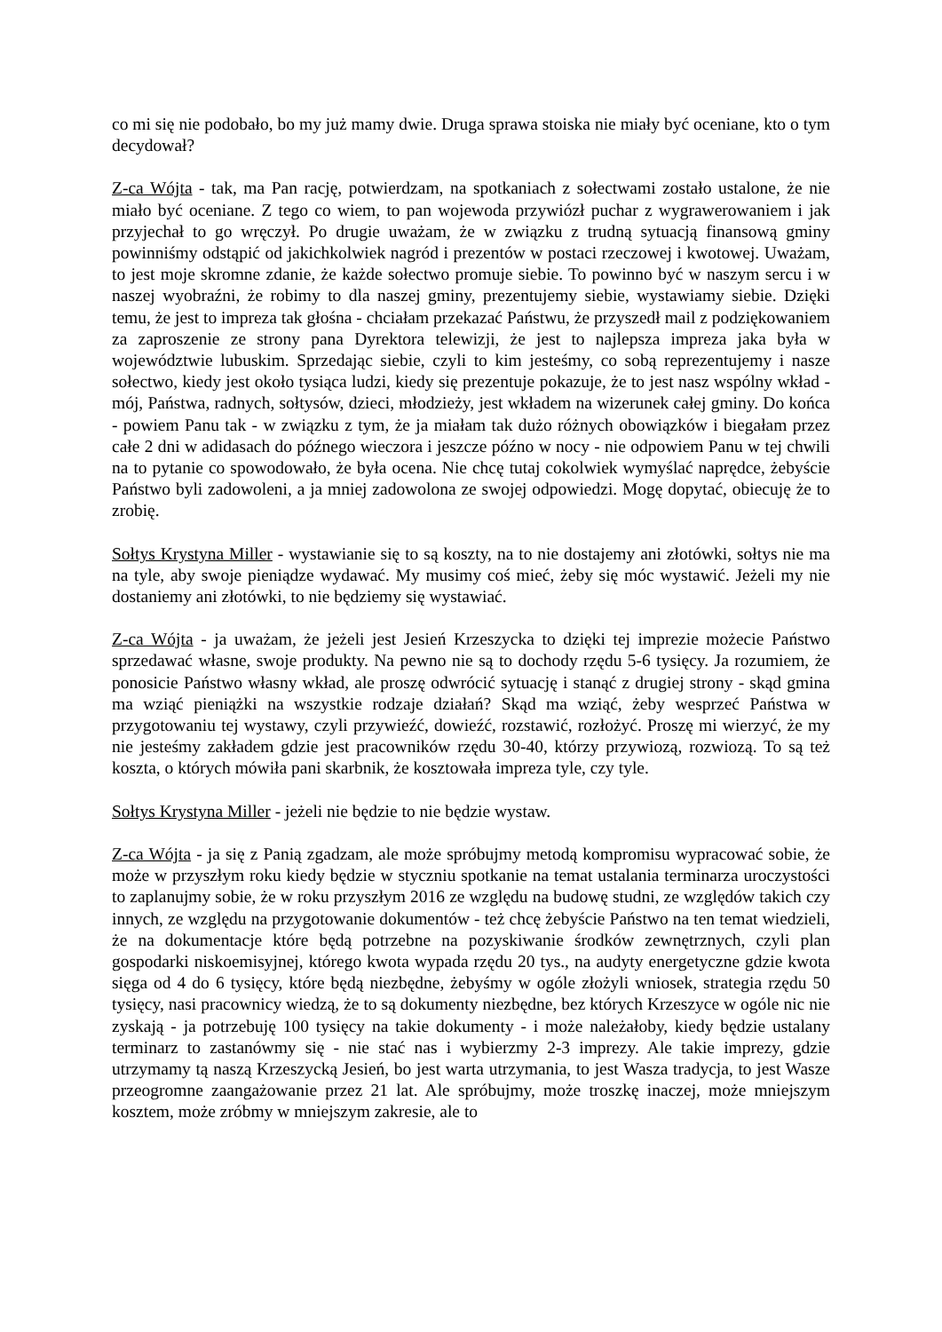co mi się nie podobało, bo my już mamy dwie. Druga sprawa stoiska nie miały być oceniane, kto o tym decydował?
Z-ca Wójta - tak, ma Pan rację, potwierdzam, na spotkaniach z sołectwami zostało ustalone, że nie miało być oceniane. Z tego co wiem, to pan wojewoda przywiózł puchar z wygrawerowaniem i jak przyjechał to go wręczył. Po drugie uważam, że w związku z trudną sytuacją finansową gminy powinniśmy odstąpić od jakichkolwiek nagród i prezentów w postaci rzeczowej i kwotowej. Uważam, to jest moje skromne zdanie, że każde sołectwo promuje siebie. To powinno być w naszym sercu i w naszej wyobraźni, że robimy to dla naszej gminy, prezentujemy siebie, wystawiamy siebie. Dzięki temu, że jest to impreza tak głośna - chciałam przekazać Państwu, że przyszedł mail z podziękowaniem za zaproszenie ze strony pana Dyrektora telewizji, że jest to najlepsza impreza jaka była w województwie lubuskim. Sprzedając siebie, czyli to kim jesteśmy, co sobą reprezentujemy i nasze sołectwo, kiedy jest około tysiąca ludzi, kiedy się prezentuje pokazuje, że to jest nasz wspólny wkład - mój, Państwa, radnych, sołtysów, dzieci, młodzieży, jest wkładem na wizerunek całej gminy. Do końca - powiem Panu tak - w związku z tym, że ja miałam tak dużo różnych obowiązków i biegałam przez całe 2 dni w adidasach do późnego wieczora i jeszcze późno w nocy - nie odpowiem Panu w tej chwili na to pytanie co spowodowało, że była ocena. Nie chcę tutaj cokolwiek wymyślać naprędce, żebyście Państwo byli zadowoleni, a ja mniej zadowolona ze swojej odpowiedzi. Mogę dopytać, obiecuję że to zrobię.
Sołtys Krystyna Miller - wystawianie się to są koszty, na to nie dostajemy ani złotówki, sołtys nie ma na tyle, aby swoje pieniądze wydawać. My musimy coś mieć, żeby się móc wystawić. Jeżeli my nie dostaniemy ani złotówki, to nie będziemy się wystawiać.
Z-ca Wójta - ja uważam, że jeżeli jest Jesień Krzeszycka to dzięki tej imprezie możecie Państwo sprzedawać własne, swoje produkty. Na pewno nie są to dochody rzędu 5-6 tysięcy. Ja rozumiem, że ponosicie Państwo własny wkład, ale proszę odwrócić sytuację i stanąć z drugiej strony - skąd gmina ma wziąć pieniążki na wszystkie rodzaje działań? Skąd ma wziąć, żeby wesprzeć Państwa w przygotowaniu tej wystawy, czyli przywieźć, dowieźć, rozstawić, rozłożyć. Proszę mi wierzyć, że my nie jesteśmy zakładem gdzie jest pracowników rzędu 30-40, którzy przywiozą, rozwiozą. To są też koszta, o których mówiła pani skarbnik, że kosztowała impreza tyle, czy tyle.
Sołtys Krystyna Miller - jeżeli nie będzie to nie będzie wystaw.
Z-ca Wójta - ja się z Panią zgadzam, ale może spróbujmy metodą kompromisu wypracować sobie, że może w przyszłym roku kiedy będzie w styczniu spotkanie na temat ustalania terminarza uroczystości to zaplanujmy sobie, że w roku przyszłym 2016 ze względu na budowę studni, ze względów takich czy innych, ze względu na przygotowanie dokumentów - też chcę żebyście Państwo na ten temat wiedzieli, że na dokumentacje które będą potrzebne na pozyskiwanie środków zewnętrznych, czyli plan gospodarki niskoemisyjnej, którego kwota wypada rzędu 20 tys., na audyty energetyczne gdzie kwota sięga od 4 do 6 tysięcy, które będą niezbędne, żebyśmy w ogóle złożyli wniosek, strategia rzędu 50 tysięcy, nasi pracownicy wiedzą, że to są dokumenty niezbędne, bez których Krzeszyce w ogóle nic nie zyskają - ja potrzebuję 100 tysięcy na takie dokumenty - i może należałoby, kiedy będzie ustalany terminarz to zastanówmy się - nie stać nas i wybierzmy 2-3 imprezy. Ale takie imprezy, gdzie utrzymamy tą naszą Krzeszycką Jesień, bo jest warta utrzymania, to jest Wasza tradycja, to jest Wasze przeogromne zaangażowanie przez 21 lat. Ale spróbujmy, może troszkę inaczej, może mniejszym kosztem, może zróbmy w mniejszym zakresie, ale to